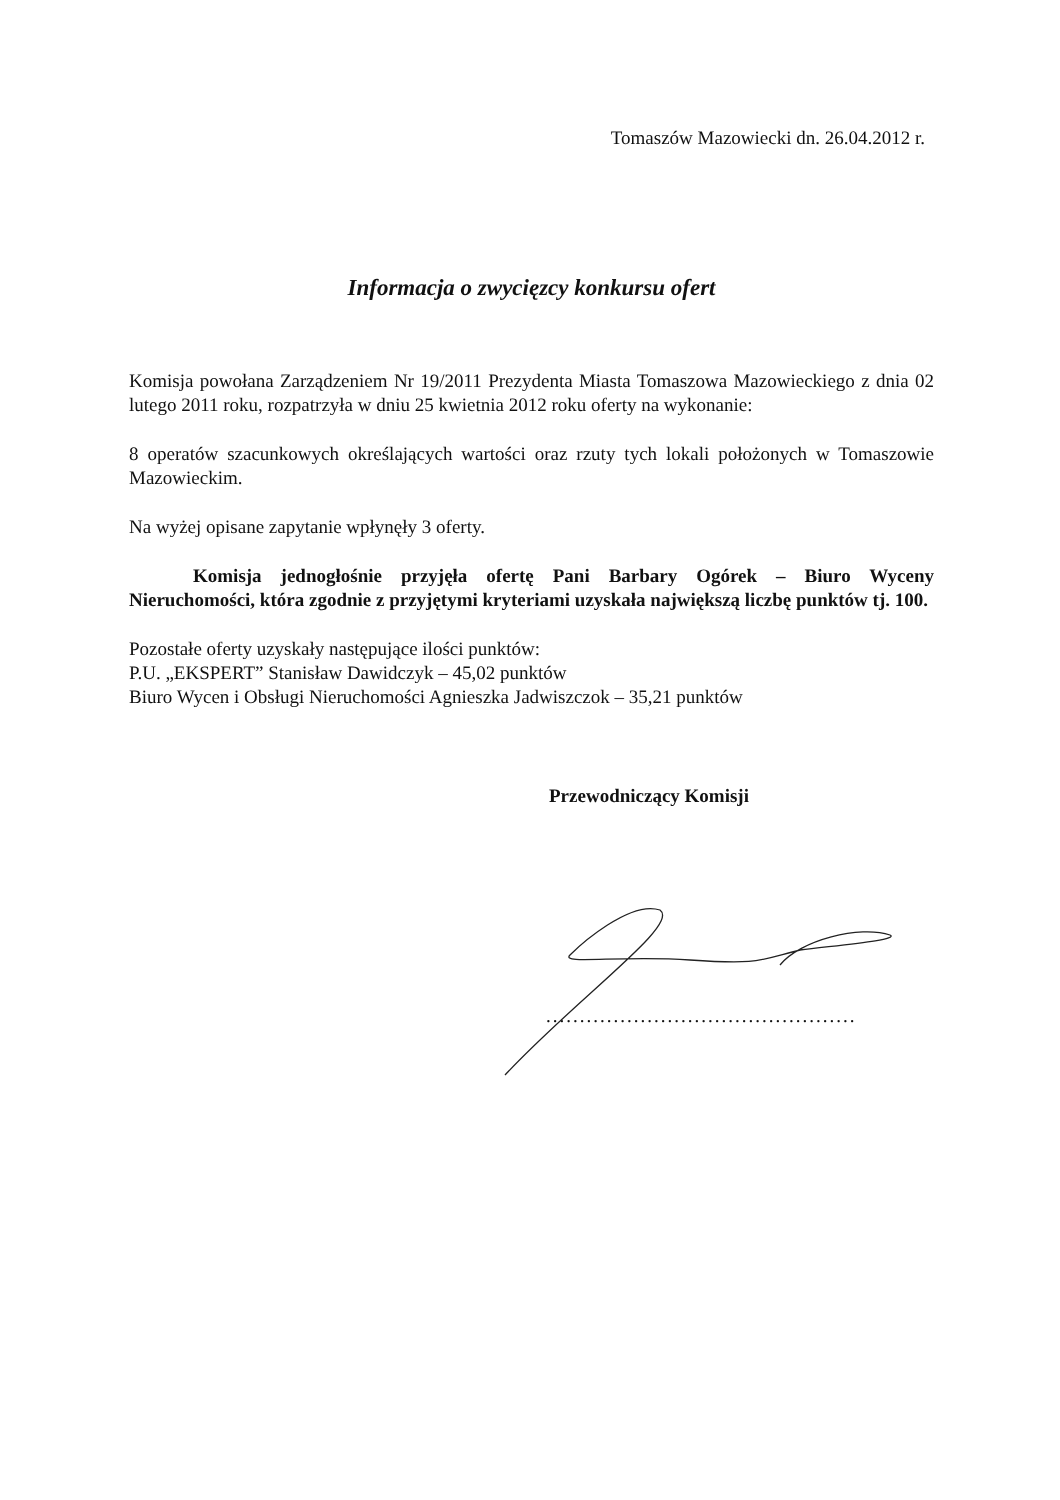Tomaszów Mazowiecki dn. 26.04.2012 r.
Informacja o zwycięzcy konkursu ofert
Komisja powołana Zarządzeniem Nr 19/2011 Prezydenta Miasta Tomaszowa Mazowieckiego z dnia 02 lutego 2011 roku, rozpatrzyła w dniu 25 kwietnia 2012 roku oferty na wykonanie:
8 operatów szacunkowych określających wartości oraz rzuty tych lokali położonych w Tomaszowie Mazowieckim.
Na wyżej opisane zapytanie wpłynęły 3 oferty.
Komisja jednogłośnie przyjęła ofertę Pani Barbary Ogórek – Biuro Wyceny Nieruchomości, która zgodnie z przyjętymi kryteriami uzyskała największą liczbę punktów tj. 100.
Pozostałe oferty uzyskały następujące ilości punktów:
P.U. „EKSPERT” Stanisław Dawidczyk – 45,02 punktów
Biuro Wycen i Obsługi Nieruchomości Agnieszka Jadwiszczok – 35,21 punktów
Przewodniczący Komisji
..............................................